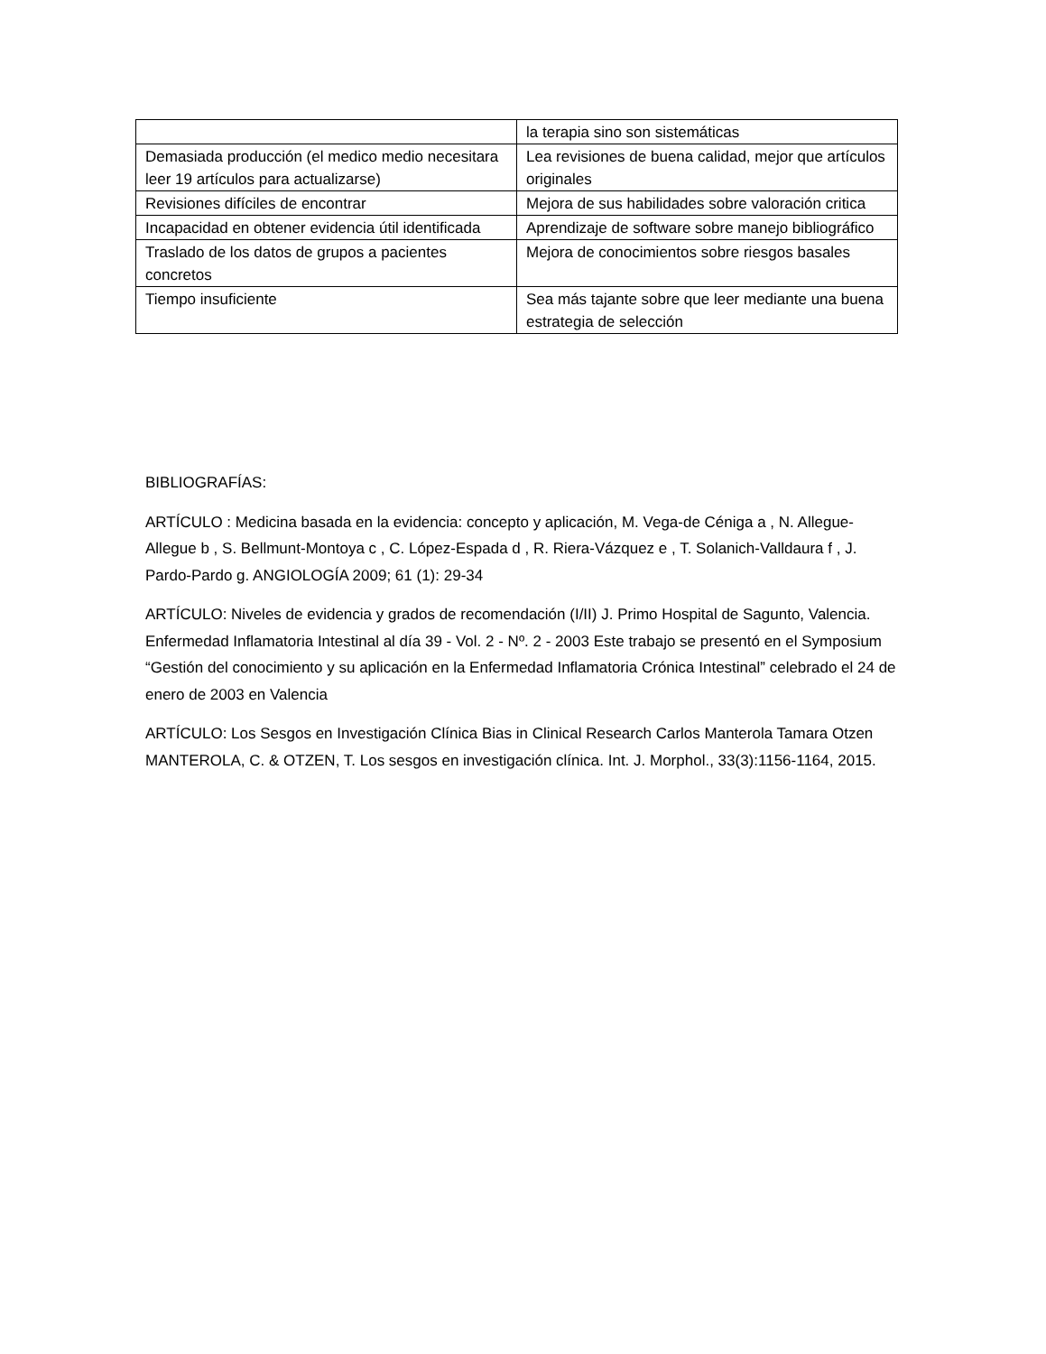| | la terapia sino son sistemáticas |
| Demasiada producción (el medico medio necesitara leer 19 artículos para actualizarse) | Lea revisiones de buena calidad, mejor que artículos originales |
| Revisiones difíciles de encontrar | Mejora de sus habilidades sobre valoración critica |
| Incapacidad en obtener evidencia útil identificada | Aprendizaje de software sobre manejo bibliográfico |
| Traslado de los datos de grupos a pacientes concretos | Mejora de conocimientos sobre riesgos basales |
| Tiempo insuficiente | Sea más tajante sobre que leer mediante una buena estrategia de selección |
BIBLIOGRAFÍAS:
ARTÍCULO : Medicina basada en la evidencia: concepto y aplicación, M. Vega-de Céniga a , N. Allegue-Allegue b , S. Bellmunt-Montoya c , C. López-Espada d , R. Riera-Vázquez e , T. Solanich-Valldaura f , J. Pardo-Pardo g. ANGIOLOGÍA 2009; 61 (1): 29-34
ARTÍCULO: Niveles de evidencia y grados de recomendación (I/II) J. Primo Hospital de Sagunto, Valencia. Enfermedad Inflamatoria Intestinal al día 39 - Vol. 2 - Nº. 2 - 2003 Este trabajo se presentó en el Symposium “Gestión del conocimiento y su aplicación en la Enfermedad Inflamatoria Crónica Intestinal” celebrado el 24 de enero de 2003 en Valencia
ARTÍCULO: Los Sesgos en Investigación Clínica Bias in Clinical Research Carlos Manterola Tamara Otzen MANTEROLA, C. & OTZEN, T. Los sesgos en investigación clínica. Int. J. Morphol., 33(3):1156-1164, 2015.